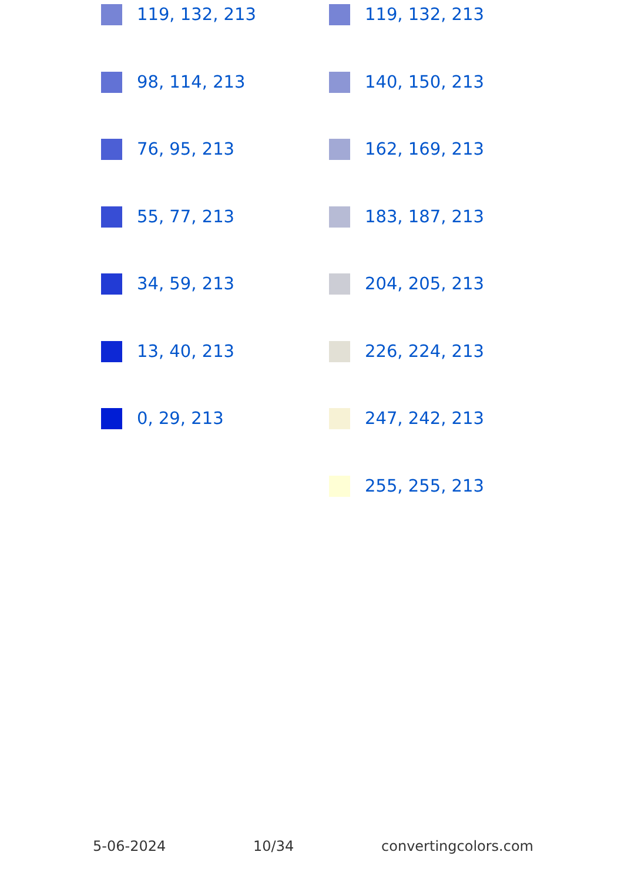119, 132, 213
98, 114, 213
76, 95, 213
55, 77, 213
34, 59, 213
13, 40, 213
0, 29, 213
119, 132, 213
140, 150, 213
162, 169, 213
183, 187, 213
204, 205, 213
226, 224, 213
247, 242, 213
255, 255, 213
5-06-2024 10/34 convertingcolors.com